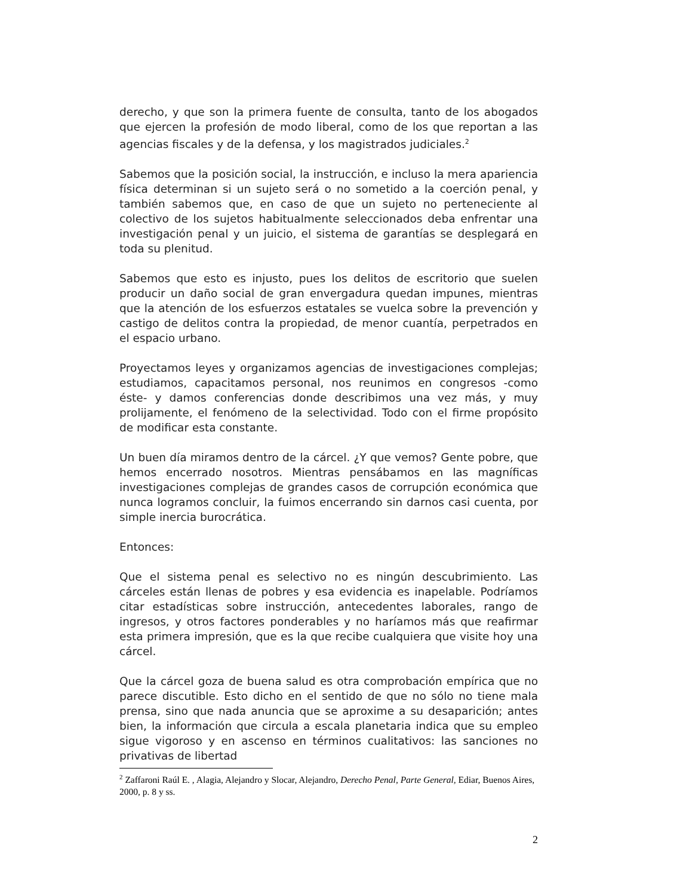derecho, y que son la primera fuente de consulta, tanto de los abogados que ejercen la profesión de modo liberal, como de los que reportan a las agencias fiscales y de la defensa, y los magistrados judiciales.<sup>2</sup>
Sabemos que la posición social, la instrucción, e incluso la mera apariencia física determinan si un sujeto será o no sometido a la coerción penal, y también sabemos que, en caso de que un sujeto no perteneciente al colectivo de los sujetos habitualmente seleccionados deba enfrentar una investigación penal y un juicio, el sistema de garantías se desplegará en toda su plenitud.
Sabemos que esto es injusto, pues los delitos de escritorio que suelen producir un daño social de gran envergadura quedan impunes, mientras que la atención de los esfuerzos estatales se vuelca sobre la prevención y castigo de delitos contra la propiedad, de menor cuantía, perpetrados en el espacio urbano.
Proyectamos leyes y organizamos agencias de investigaciones complejas; estudiamos, capacitamos personal, nos reunimos en congresos -como éste- y damos conferencias donde describimos una vez más, y muy prolijamente, el fenómeno de la selectividad. Todo con el firme propósito de modificar esta constante.
Un buen día miramos dentro de la cárcel. ¿Y que vemos? Gente pobre, que hemos encerrado nosotros. Mientras pensábamos en las magníficas investigaciones complejas de grandes casos de corrupción económica que nunca logramos concluir, la fuimos encerrando sin darnos casi cuenta, por simple inercia burocrática.
Entonces:
Que el sistema penal es selectivo no es ningún descubrimiento. Las cárceles están llenas de pobres y esa evidencia es inapelable. Podríamos citar estadísticas sobre instrucción, antecedentes laborales, rango de ingresos, y otros factores ponderables y no haríamos más que reafirmar esta primera impresión, que es la que recibe cualquiera que visite hoy una cárcel.
Que la cárcel goza de buena salud es otra comprobación empírica que no parece discutible. Esto dicho en el sentido de que no sólo no tiene mala prensa, sino que nada anuncia que se aproxime a su desaparición; antes bien, la información que circula a escala planetaria indica que su empleo sigue vigoroso y en ascenso en términos cualitativos: las sanciones no privativas de libertad
<sup>2</sup> Zaffaroni Raúl E. , Alagia, Alejandro y Slocar, Alejandro, Derecho Penal, Parte General, Ediar, Buenos Aires, 2000, p. 8 y ss.
2